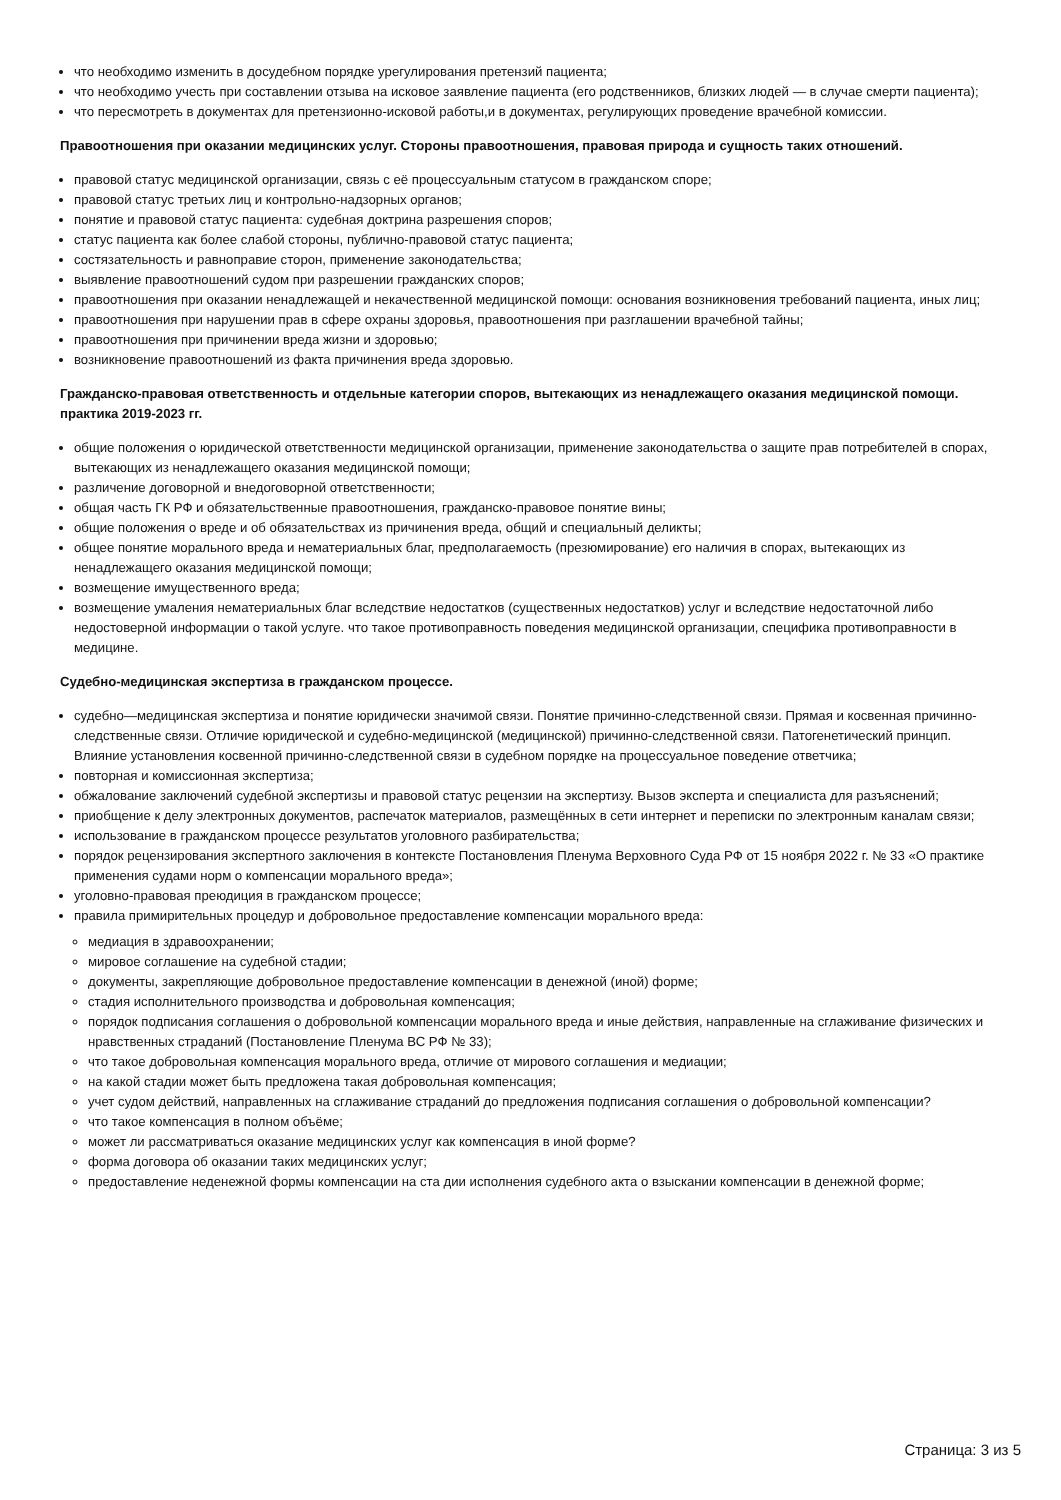что необходимо изменить в досудебном порядке урегулирования претензий пациента;
что необходимо учесть при составлении отзыва на исковое заявление пациента (его родственников, близких людей — в случае смерти пациента);
что пересмотреть в документах для претензионно-исковой работы,и в документах, регулирующих проведение врачебной комиссии.
Правоотношения при оказании медицинских услуг. Стороны правоотношения, правовая природа и сущность таких отношений.
правовой статус медицинской организации, связь с её процессуальным статусом в гражданском споре;
правовой статус третьих лиц и контрольно-надзорных органов;
понятие и правовой статус пациента: судебная доктрина разрешения споров;
статус пациента как более слабой стороны, публично-правовой статус пациента;
состязательность и равноправие сторон, применение законодательства;
выявление правоотношений судом при разрешении гражданских споров;
правоотношения при оказании ненадлежащей и некачественной медицинской помощи: основания возникновения требований пациента, иных лиц;
правоотношения при нарушении прав в сфере охраны здоровья, правоотношения при разглашении врачебной тайны;
правоотношения при причинении вреда жизни и здоровью;
возникновение правоотношений из факта причинения вреда здоровью.
Гражданско-правовая ответственность и отдельные категории споров, вытекающих из ненадлежащего оказания медицинской помощи. практика 2019-2023 гг.
общие положения о юридической ответственности медицинской организации, применение законодательства о защите прав потребителей в спорах, вытекающих из ненадлежащего оказания медицинской помощи;
различение договорной и внедоговорной ответственности;
общая часть ГК РФ и обязательственные правоотношения, гражданско-правовое понятие вины;
общие положения о вреде и об обязательствах из причинения вреда, общий и специальный деликты;
общее понятие морального вреда и нематериальных благ, предполагаемость (презюмирование) его наличия в спорах, вытекающих из ненадлежащего оказания медицинской помощи;
возмещение имущественного вреда;
возмещение умаления нематериальных благ вследствие недостатков (существенных недостатков) услуг и вследствие недостаточной либо недостоверной информации о такой услуге. что такое противоправность поведения медицинской организации, специфика противоправности в медицине.
Судебно-медицинская экспертиза в гражданском процессе.
судебно—медицинская экспертиза и понятие юридически значимой связи. Понятие причинно-следственной связи. Прямая и косвенная причинно-следственные связи. Отличие юридической и судебно-медицинской (медицинской) причинно-следственной связи. Патогенетический принцип. Влияние установления косвенной причинно-следственной связи в судебном порядке на процессуальное поведение ответчика;
повторная и комиссионная экспертиза;
обжалование заключений судебной экспертизы и правовой статус рецензии на экспертизу. Вызов эксперта и специалиста для разъяснений;
приобщение к делу электронных документов, распечаток материалов, размещённых в сети интернет и переписки по электронным каналам связи;
использование в гражданском процессе результатов уголовного разбирательства;
порядок рецензирования экспертного заключения в контексте Постановления Пленума Верховного Суда РФ от 15 ноября 2022 г. № 33 «О практике применения судами норм о компенсации морального вреда»;
уголовно-правовая преюдиция в гражданском процессе;
правила примирительных процедур и добровольное предоставление компенсации морального вреда:
медиация в здравоохранении;
мировое соглашение на судебной стадии;
документы, закрепляющие добровольное предоставление компенсации в денежной (иной) форме;
стадия исполнительного производства и добровольная компенсация;
порядок подписания соглашения о добровольной компенсации морального вреда и иные действия, направленные на сглаживание физических и нравственных страданий (Постановление Пленума ВС РФ № 33);
что такое добровольная компенсация морального вреда, отличие от мирового соглашения и медиации;
на какой стадии может быть предложена такая добровольная компенсация;
учет судом действий, направленных на сглаживание страданий до предложения подписания соглашения о добровольной компенсации?
что такое компенсация в полном объёме;
может ли рассматриваться оказание медицинских услуг как компенсация в иной форме?
форма договора об оказании таких медицинских услуг;
предоставление неденежной формы компенсации на ста дии исполнения судебного акта о взыскании компенсации в денежной форме;
Страница: 3 из 5